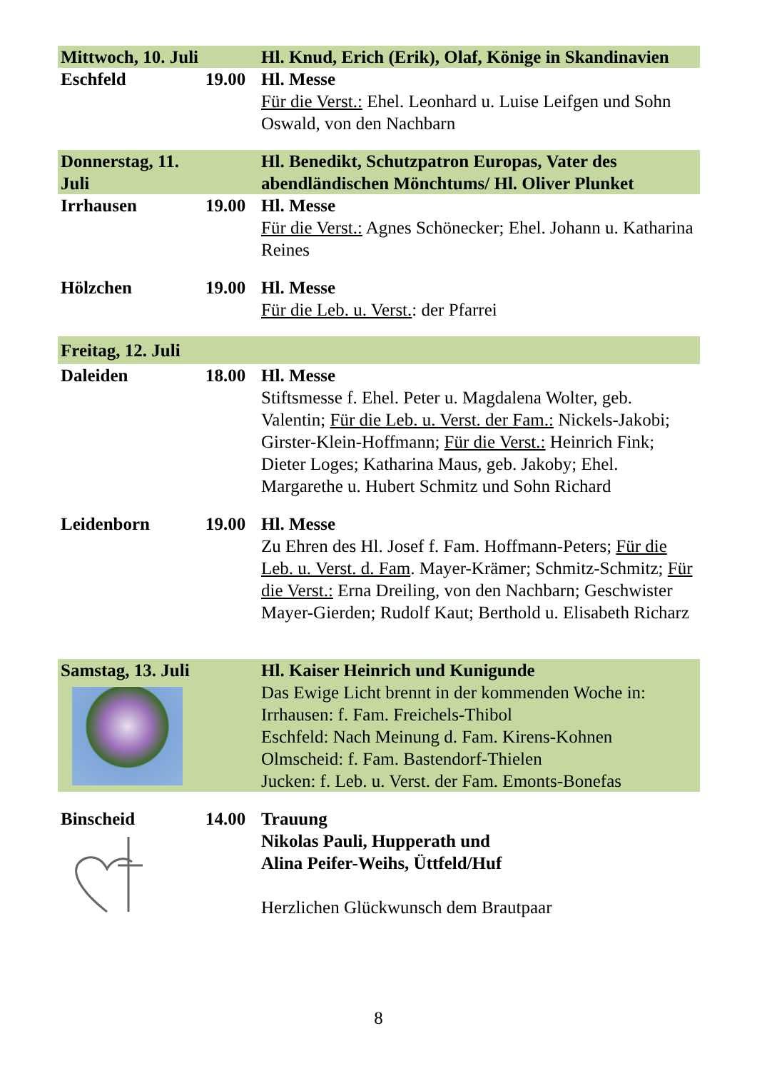| Mittwoch, 10. Juli | | Hl. Knud, Erich (Erik), Olaf, Könige in Skandinavien |
| Eschfeld | 19.00 | Hl. Messe Für die Verst.: Ehel. Leonhard u. Luise Leifgen und Sohn Oswald, von den Nachbarn |
| Donnerstag, 11. Juli | | Hl. Benedikt, Schutzpatron Europas, Vater des abendländischen Mönchtums/ Hl. Oliver Plunket |
| Irrhausen | 19.00 | Hl. Messe Für die Verst.: Agnes Schönecker; Ehel. Johann u. Katharina Reines |
| Hölzchen | 19.00 | Hl. Messe Für die Leb. u. Verst. : der Pfarrei |
| Freitag, 12. Juli | | |
| Daleiden | 18.00 | Hl. Messe Stiftsmesse f. Ehel. Peter u. Magdalena Wolter, geb. Valentin; Für die Leb. u. Verst. der Fam.: Nickels-Jakobi; Girster-Klein-Hoffmann; Für die Verst.: Heinrich Fink; Dieter Loges; Katharina Maus, geb. Jakoby; Ehel. Margarethe u. Hubert Schmitz und Sohn Richard |
| Leidenborn | 19.00 | Hl. Messe Zu Ehren des Hl. Josef f. Fam. Hoffmann-Peters; Für die Leb. u. Verst. d. Fam . Mayer-Krämer; Schmitz-Schmitz; Für die Verst.: Erna Dreiling, von den Nachbarn; Geschwister Mayer-Gierden; Rudolf Kaut; Berthold u. Elisabeth Richarz |
| Samstag, 13. Juli | | Hl. Kaiser Heinrich und Kunigunde Das Ewige Licht brennt in der kommenden Woche in: Irrhausen: f. Fam. Freichels-Thibol Eschfeld: Nach Meinung d. Fam. Kirens-Kohnen Olmscheid: f. Fam. Bastendorf-Thielen Jucken: f. Leb. u. Verst. der Fam. Emonts-Bonefas |
| Binscheid | 14.00 | Trauung Nikolas Pauli, Hupperath und Alina Peifer-Weihs, Üttfeld/Huf Herzlichen Glückwunsch dem Brautpaar |
8